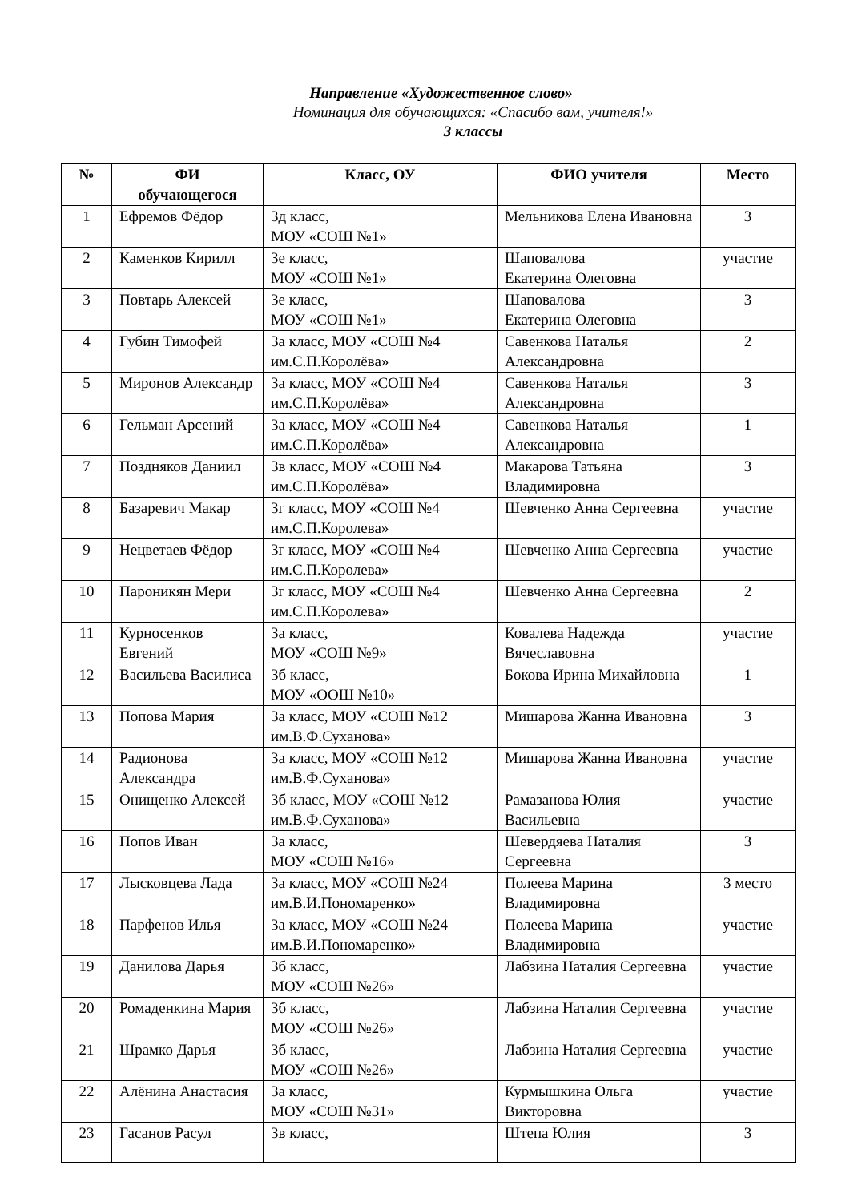Направление «Художественное слово»
Номинация для обучающихся: «Спасибо вам, учителя!»
3 классы
| № | ФИ обучающегося | Класс, ОУ | ФИО учителя | Место |
| --- | --- | --- | --- | --- |
| 1 | Ефремов Фёдор | 3д класс, МОУ «СОШ №1» | Мельникова Елена Ивановна | 3 |
| 2 | Каменков Кирилл | 3е класс, МОУ «СОШ №1» | Шаповалова Екатерина Олеговна | участие |
| 3 | Повтарь Алексей | 3е класс, МОУ «СОШ №1» | Шаповалова Екатерина Олеговна | 3 |
| 4 | Губин Тимофей | 3а класс, МОУ «СОШ №4 им.С.П.Королёва» | Савенкова Наталья Александровна | 2 |
| 5 | Миронов Александр | 3а класс, МОУ «СОШ №4 им.С.П.Королёва» | Савенкова Наталья Александровна | 3 |
| 6 | Гельман Арсений | 3а класс, МОУ «СОШ №4 им.С.П.Королёва» | Савенкова Наталья Александровна | 1 |
| 7 | Поздняков Даниил | 3в класс, МОУ «СОШ №4 им.С.П.Королёва» | Макарова Татьяна Владимировна | 3 |
| 8 | Базаревич Макар | 3г класс, МОУ «СОШ №4 им.С.П.Королева» | Шевченко Анна Сергеевна | участие |
| 9 | Нецветаев Фёдор | 3г класс, МОУ «СОШ №4 им.С.П.Королева» | Шевченко Анна Сергеевна | участие |
| 10 | Пароникян Мери | 3г класс, МОУ «СОШ №4 им.С.П.Королева» | Шевченко Анна Сергеевна | 2 |
| 11 | Курносенков Евгений | 3а класс, МОУ «СОШ №9» | Ковалева Надежда Вячеславовна | участие |
| 12 | Васильева Василиса | 3б класс, МОУ «ООШ №10» | Бокова Ирина Михайловна | 1 |
| 13 | Попова Мария | 3а класс, МОУ «СОШ №12 им.В.Ф.Суханова» | Мишарова Жанна Ивановна | 3 |
| 14 | Радионова Александра | 3а класс, МОУ «СОШ №12 им.В.Ф.Суханова» | Мишарова Жанна Ивановна | участие |
| 15 | Онищенко Алексей | 3б класс, МОУ «СОШ №12 им.В.Ф.Суханова» | Рамазанова Юлия Васильевна | участие |
| 16 | Попов Иван | 3а класс, МОУ «СОШ №16» | Шевердяева Наталия Сергеевна | 3 |
| 17 | Лысковцева Лада | 3а класс, МОУ «СОШ №24 им.В.И.Пономаренко» | Полеева Марина Владимировна | 3 место |
| 18 | Парфенов Илья | 3а класс, МОУ «СОШ №24 им.В.И.Пономаренко» | Полеева Марина Владимировна | участие |
| 19 | Данилова Дарья | 3б класс, МОУ «СОШ №26» | Лабзина Наталия Сергеевна | участие |
| 20 | Ромаденкина Мария | 3б класс, МОУ «СОШ №26» | Лабзина Наталия Сергеевна | участие |
| 21 | Шрамко Дарья | 3б класс, МОУ «СОШ №26» | Лабзина Наталия Сергеевна | участие |
| 22 | Алёнина Анастасия | 3а класс, МОУ «СОШ №31» | Курмышкина Ольга Викторовна | участие |
| 23 | Гасанов Расул | 3в класс, | Штепа Юлия | 3 |